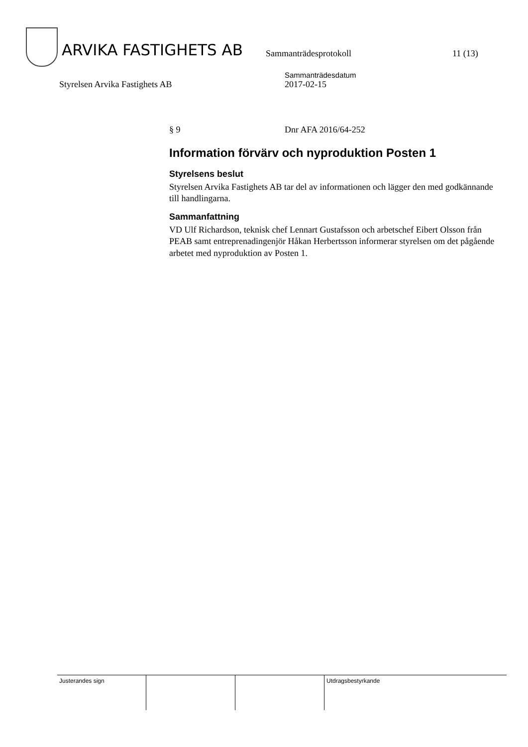ARVIKA FASTIGHETS AB
Sammanträdesprotokoll
11 (13)
Styrelsen Arvika Fastighets AB
Sammanträdesdatum
2017-02-15
§ 9 Dnr AFA 2016/64-252
Information förvärv och nyproduktion Posten 1
Styrelsens beslut
Styrelsen Arvika Fastighets AB tar del av informationen och lägger den med godkännande till handlingarna.
Sammanfattning
VD Ulf Richardson, teknisk chef Lennart Gustafsson och arbetschef Eibert Olsson från PEAB samt entreprenadingenjör Håkan Herbertsson informerar styrelsen om det pågående arbetet med nyproduktion av Posten 1.
| Justerandes sign | | | Utdragsbestyrkande |